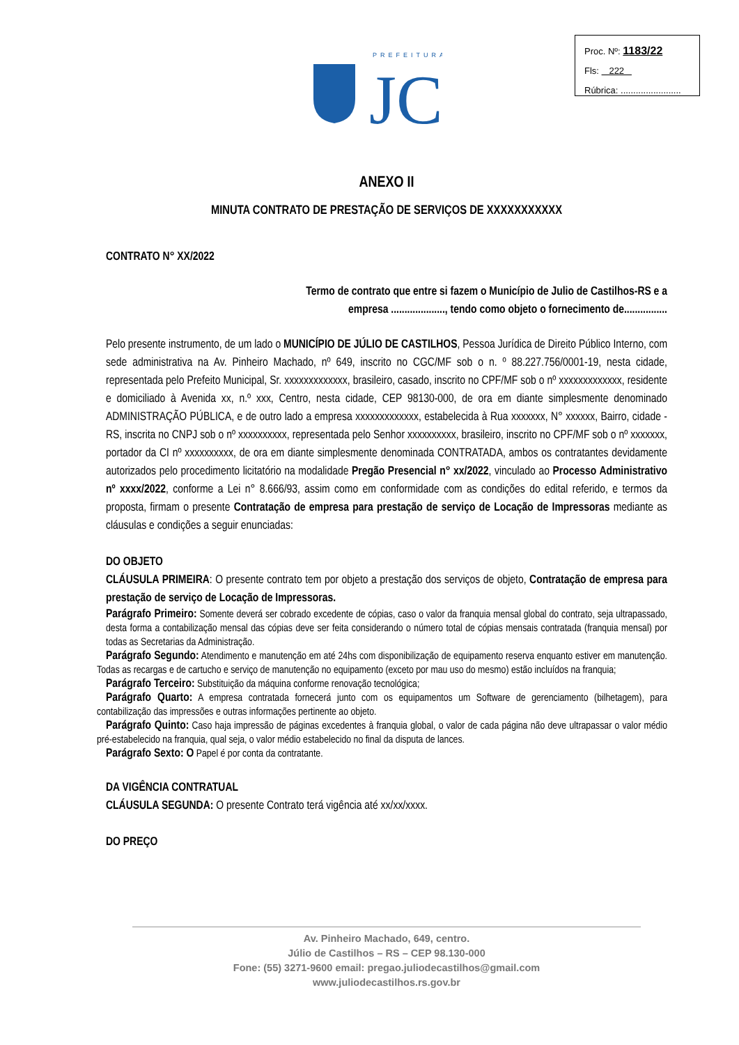PREFEITURA
JC
Proc. Nº: 1183/22
Fls: 222
Rúbrica: ........................
ANEXO II
MINUTA CONTRATO DE PRESTAÇÃO DE SERVIÇOS DE XXXXXXXXXXX
CONTRATO N° XX/2022
Termo de contrato que entre si fazem o Município de Julio de Castilhos-RS e a empresa ...................., tendo como objeto o fornecimento de................
Pelo presente instrumento, de um lado o MUNICÍPIO DE JÚLIO DE CASTILHOS, Pessoa Jurídica de Direito Público Interno, com sede administrativa na Av. Pinheiro Machado, nº 649, inscrito no CGC/MF sob o n. º 88.227.756/0001-19, nesta cidade, representada pelo Prefeito Municipal, Sr. xxxxxxxxxxxxx, brasileiro, casado, inscrito no CPF/MF sob o nº xxxxxxxxxxxxx, residente e domiciliado à Avenida xx, n.º xxx, Centro, nesta cidade, CEP 98130-000, de ora em diante simplesmente denominado ADMINISTRAÇÃO PÚBLICA, e de outro lado a empresa xxxxxxxxxxxxx, estabelecida à Rua xxxxxxx, N° xxxxxx, Bairro, cidade - RS, inscrita no CNPJ sob o nº xxxxxxxxxx, representada pelo Senhor xxxxxxxxxx, brasileiro, inscrito no CPF/MF sob o nº xxxxxxx, portador da CI nº xxxxxxxxxx, de ora em diante simplesmente denominada CONTRATADA, ambos os contratantes devidamente autorizados pelo procedimento licitatório na modalidade Pregão Presencial n° xx/2022, vinculado ao Processo Administrativo nº xxxx/2022, conforme a Lei n° 8.666/93, assim como em conformidade com as condições do edital referido, e termos da proposta, firmam o presente Contratação de empresa para prestação de serviço de Locação de Impressoras mediante as cláusulas e condições a seguir enunciadas:
DO OBJETO
CLÁUSULA PRIMEIRA: O presente contrato tem por objeto a prestação dos serviços de objeto, Contratação de empresa para prestação de serviço de Locação de Impressoras.
Parágrafo Primeiro: Somente deverá ser cobrado excedente de cópias, caso o valor da franquia mensal global do contrato, seja ultrapassado, desta forma a contabilização mensal das cópias deve ser feita considerando o número total de cópias mensais contratada (franquia mensal) por todas as Secretarias da Administração.
Parágrafo Segundo: Atendimento e manutenção em até 24hs com disponibilização de equipamento reserva enquanto estiver em manutenção. Todas as recargas e de cartucho e serviço de manutenção no equipamento (exceto por mau uso do mesmo) estão incluídos na franquia;
Parágrafo Terceiro: Substituição da máquina conforme renovação tecnológica;
Parágrafo Quarto: A empresa contratada fornecerá junto com os equipamentos um Software de gerenciamento (bilhetagem), para contabilização das impressões e outras informações pertinente ao objeto.
Parágrafo Quinto: Caso haja impressão de páginas excedentes à franquia global, o valor de cada página não deve ultrapassar o valor médio pré-estabelecido na franquia, qual seja, o valor médio estabelecido no final da disputa de lances.
Parágrafo Sexto: O Papel é por conta da contratante.
DA VIGÊNCIA CONTRATUAL
CLÁUSULA SEGUNDA: O presente Contrato terá vigência até xx/xx/xxxx.
DO PREÇO
Av. Pinheiro Machado, 649, centro.
Júlio de Castilhos – RS – CEP 98.130-000
Fone: (55) 3271-9600 email: pregao.juliodecastilhos@gmail.com
www.juliodecastilhos.rs.gov.br